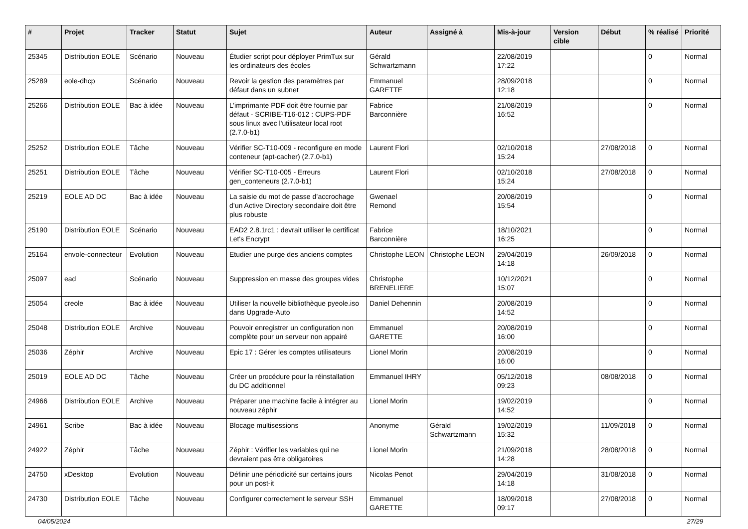| # | Projet | Tracker | Statut | Sujet | Auteur | Assigné à | Mis-à-jour | Version cible | Début | % réalisé | Priorité |
| --- | --- | --- | --- | --- | --- | --- | --- | --- | --- | --- | --- |
| 25345 | Distribution EOLE | Scénario | Nouveau | Étudier script pour déployer PrimTux sur les ordinateurs des écoles | Gérald Schwartzmann | | 22/08/2019 17:22 | | | 0 | Normal |
| 25289 | eole-dhcp | Scénario | Nouveau | Revoir la gestion des paramètres par défaut dans un subnet | Emmanuel GARETTE | | 28/09/2018 12:18 | | | 0 | Normal |
| 25266 | Distribution EOLE | Bac à idée | Nouveau | L’imprimante PDF doit être fournie par défaut - SCRIBE-T16-012 : CUPS-PDF sous linux avec l'utilisateur local root (2.7.0-b1) | Fabrice Barconnière | | 21/08/2019 16:52 | | | 0 | Normal |
| 25252 | Distribution EOLE | Tâche | Nouveau | Vérifier SC-T10-009 - reconfigure en mode conteneur (apt-cacher) (2.7.0-b1) | Laurent Flori | | 02/10/2018 15:24 | | 27/08/2018 | 0 | Normal |
| 25251 | Distribution EOLE | Tâche | Nouveau | Vérifier SC-T10-005 - Erreurs gen_conteneurs (2.7.0-b1) | Laurent Flori | | 02/10/2018 15:24 | | 27/08/2018 | 0 | Normal |
| 25219 | EOLE AD DC | Bac à idée | Nouveau | La saisie du mot de passe d’accrochage d’un Active Directory secondaire doit être plus robuste | Gwenael Remond | | 20/08/2019 15:54 | | | 0 | Normal |
| 25190 | Distribution EOLE | Scénario | Nouveau | EAD2 2.8.1rc1 : devrait utiliser le certificat Let's Encrypt | Fabrice Barconnière | | 18/10/2021 16:25 | | | 0 | Normal |
| 25164 | envole-connecteur | Evolution | Nouveau | Etudier une purge des anciens comptes | Christophe LEON | Christophe LEON | 29/04/2019 14:18 | | 26/09/2018 | 0 | Normal |
| 25097 | ead | Scénario | Nouveau | Suppression en masse des groupes vides | Christophe BRENELIERE | | 10/12/2021 15:07 | | | 0 | Normal |
| 25054 | creole | Bac à idée | Nouveau | Utiliser la nouvelle bibliothèque pyeole.iso dans Upgrade-Auto | Daniel Dehennin | | 20/08/2019 14:52 | | | 0 | Normal |
| 25048 | Distribution EOLE | Archive | Nouveau | Pouvoir enregistrer un configuration non complète pour un serveur non appairé | Emmanuel GARETTE | | 20/08/2019 16:00 | | | 0 | Normal |
| 25036 | Zéphir | Archive | Nouveau | Epic 17 : Gérer les comptes utilisateurs | Lionel Morin | | 20/08/2019 16:00 | | | 0 | Normal |
| 25019 | EOLE AD DC | Tâche | Nouveau | Créer un procédure pour la réinstallation du DC additionnel | Emmanuel IHRY | | 05/12/2018 09:23 | | 08/08/2018 | 0 | Normal |
| 24966 | Distribution EOLE | Archive | Nouveau | Préparer une machine facile à intégrer au nouveau zéphir | Lionel Morin | | 19/02/2019 14:52 | | | 0 | Normal |
| 24961 | Scribe | Bac à idée | Nouveau | Blocage multisessions | Anonyme | Gérald Schwartzmann | 19/02/2019 15:32 | | 11/09/2018 | 0 | Normal |
| 24922 | Zéphir | Tâche | Nouveau | Zéphir : Vérifier les variables qui ne devraient pas être obligatoires | Lionel Morin | | 21/09/2018 14:28 | | 28/08/2018 | 0 | Normal |
| 24750 | xDesktop | Evolution | Nouveau | Définir une périodicité sur certains jours pour un post-it | Nicolas Penot | | 29/04/2019 14:18 | | 31/08/2018 | 0 | Normal |
| 24730 | Distribution EOLE | Tâche | Nouveau | Configurer correctement le serveur SSH | Emmanuel GARETTE | | 18/09/2018 09:17 | | 27/08/2018 | 0 | Normal |
04/05/2024 27/29